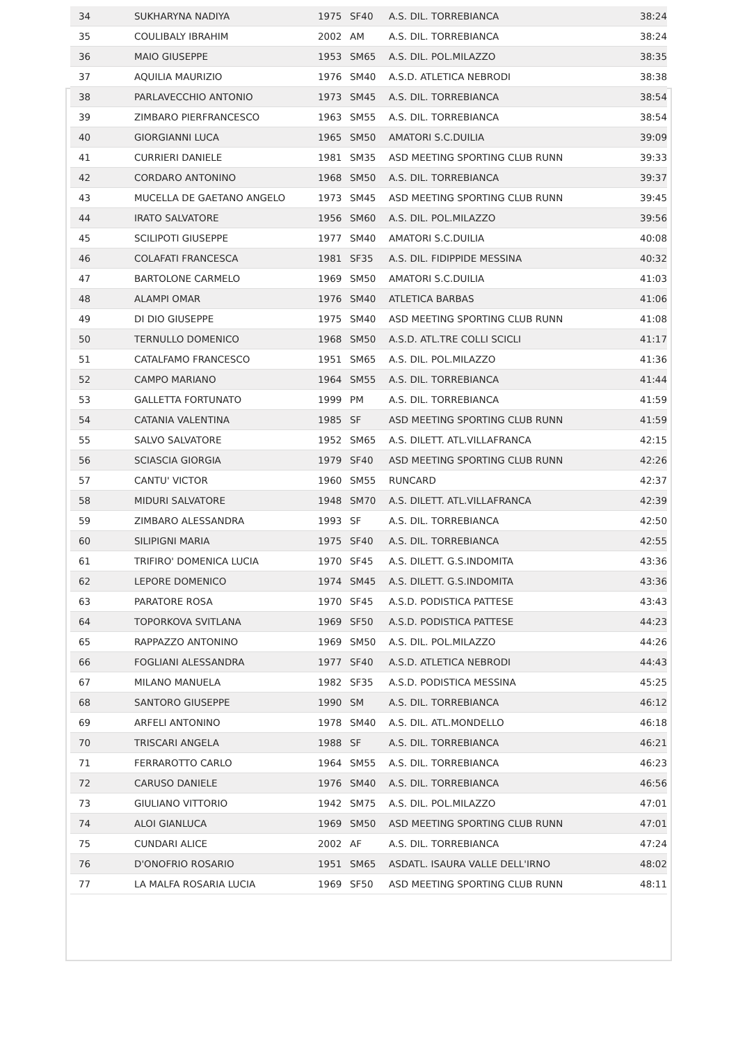| 34 | SUKHARYNA NADIYA | 1975 | SF40 | A.S. DIL. TORREBIANCA | 38:24 |
| 35 | COULIBALY IBRAHIM | 2002 | AM | A.S. DIL. TORREBIANCA | 38:24 |
| 36 | MAIO GIUSEPPE | 1953 | SM65 | A.S. DIL. POL.MILAZZO | 38:35 |
| 37 | AQUILIA MAURIZIO | 1976 | SM40 | A.S.D. ATLETICA NEBRODI | 38:38 |
| 38 | PARLAVECCHIO ANTONIO | 1973 | SM45 | A.S. DIL. TORREBIANCA | 38:54 |
| 39 | ZIMBARO PIERFRANCESCO | 1963 | SM55 | A.S. DIL. TORREBIANCA | 38:54 |
| 40 | GIORGIANNI LUCA | 1965 | SM50 | AMATORI S.C.DUILIA | 39:09 |
| 41 | CURRIERI DANIELE | 1981 | SM35 | ASD MEETING SPORTING CLUB RUNN | 39:33 |
| 42 | CORDARO ANTONINO | 1968 | SM50 | A.S. DIL. TORREBIANCA | 39:37 |
| 43 | MUCELLA DE GAETANO ANGELO | 1973 | SM45 | ASD MEETING SPORTING CLUB RUNN | 39:45 |
| 44 | IRATO SALVATORE | 1956 | SM60 | A.S. DIL. POL.MILAZZO | 39:56 |
| 45 | SCILIPOTI GIUSEPPE | 1977 | SM40 | AMATORI S.C.DUILIA | 40:08 |
| 46 | COLAFATI FRANCESCA | 1981 | SF35 | A.S. DIL. FIDIPPIDE MESSINA | 40:32 |
| 47 | BARTOLONE CARMELO | 1969 | SM50 | AMATORI S.C.DUILIA | 41:03 |
| 48 | ALAMPI OMAR | 1976 | SM40 | ATLETICA BARBAS | 41:06 |
| 49 | DI DIO GIUSEPPE | 1975 | SM40 | ASD MEETING SPORTING CLUB RUNN | 41:08 |
| 50 | TERNULLO DOMENICO | 1968 | SM50 | A.S.D. ATL.TRE COLLI SCICLI | 41:17 |
| 51 | CATALFAMO FRANCESCO | 1951 | SM65 | A.S. DIL. POL.MILAZZO | 41:36 |
| 52 | CAMPO MARIANO | 1964 | SM55 | A.S. DIL. TORREBIANCA | 41:44 |
| 53 | GALLETTA FORTUNATO | 1999 | PM | A.S. DIL. TORREBIANCA | 41:59 |
| 54 | CATANIA VALENTINA | 1985 | SF | ASD MEETING SPORTING CLUB RUNN | 41:59 |
| 55 | SALVO SALVATORE | 1952 | SM65 | A.S. DILETT. ATL.VILLAFRANCA | 42:15 |
| 56 | SCIASCIA GIORGIA | 1979 | SF40 | ASD MEETING SPORTING CLUB RUNN | 42:26 |
| 57 | CANTU' VICTOR | 1960 | SM55 | RUNCARD | 42:37 |
| 58 | MIDURI SALVATORE | 1948 | SM70 | A.S. DILETT. ATL.VILLAFRANCA | 42:39 |
| 59 | ZIMBARO ALESSANDRA | 1993 | SF | A.S. DIL. TORREBIANCA | 42:50 |
| 60 | SILIPIGNI MARIA | 1975 | SF40 | A.S. DIL. TORREBIANCA | 42:55 |
| 61 | TRIFIRO' DOMENICA LUCIA | 1970 | SF45 | A.S. DILETT. G.S.INDOMITA | 43:36 |
| 62 | LEPORE DOMENICO | 1974 | SM45 | A.S. DILETT. G.S.INDOMITA | 43:36 |
| 63 | PARATORE ROSA | 1970 | SF45 | A.S.D. PODISTICA PATTESE | 43:43 |
| 64 | TOPORKOVA SVITLANA | 1969 | SF50 | A.S.D. PODISTICA PATTESE | 44:23 |
| 65 | RAPPAZZO ANTONINO | 1969 | SM50 | A.S. DIL. POL.MILAZZO | 44:26 |
| 66 | FOGLIANI ALESSANDRA | 1977 | SF40 | A.S.D. ATLETICA NEBRODI | 44:43 |
| 67 | MILANO MANUELA | 1982 | SF35 | A.S.D. PODISTICA MESSINA | 45:25 |
| 68 | SANTORO GIUSEPPE | 1990 | SM | A.S. DIL. TORREBIANCA | 46:12 |
| 69 | ARFELI ANTONINO | 1978 | SM40 | A.S. DIL. ATL.MONDELLO | 46:18 |
| 70 | TRISCARI ANGELA | 1988 | SF | A.S. DIL. TORREBIANCA | 46:21 |
| 71 | FERRAROTTO CARLO | 1964 | SM55 | A.S. DIL. TORREBIANCA | 46:23 |
| 72 | CARUSO DANIELE | 1976 | SM40 | A.S. DIL. TORREBIANCA | 46:56 |
| 73 | GIULIANO VITTORIO | 1942 | SM75 | A.S. DIL. POL.MILAZZO | 47:01 |
| 74 | ALOI GIANLUCA | 1969 | SM50 | ASD MEETING SPORTING CLUB RUNN | 47:01 |
| 75 | CUNDARI ALICE | 2002 | AF | A.S. DIL. TORREBIANCA | 47:24 |
| 76 | D'ONOFRIO ROSARIO | 1951 | SM65 | ASDATL. ISAURA VALLE DELL'IRNO | 48:02 |
| 77 | LA MALFA ROSARIA LUCIA | 1969 | SF50 | ASD MEETING SPORTING CLUB RUNN | 48:11 |